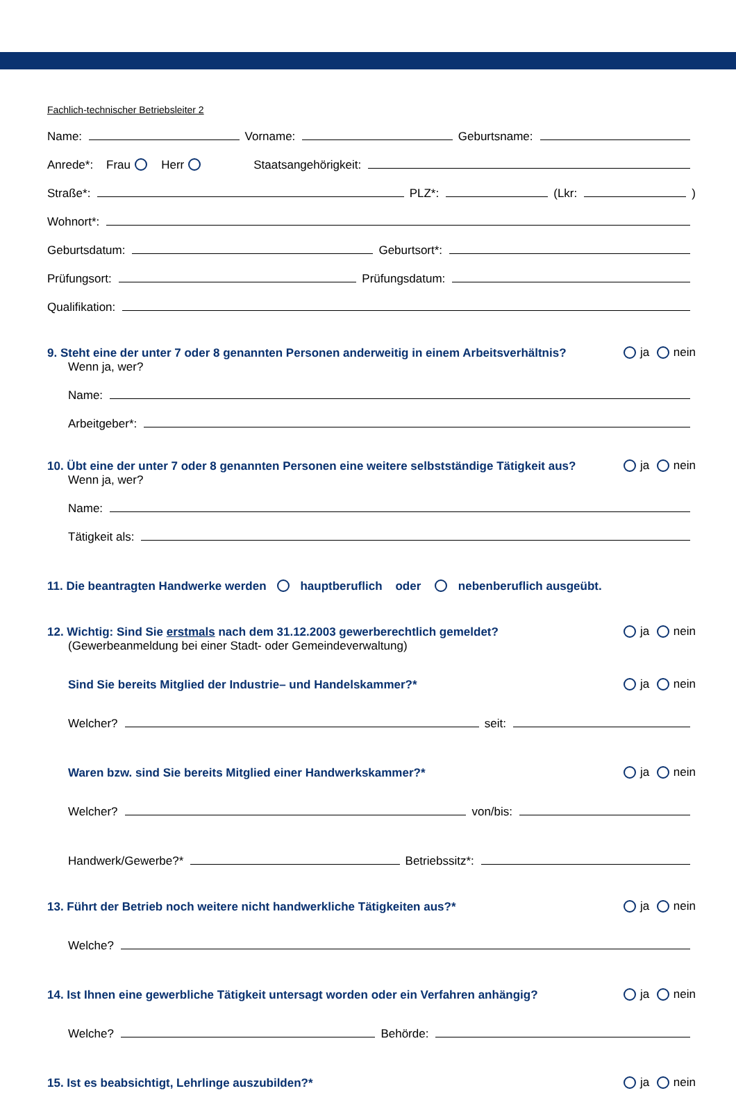Fachlich-technischer Betriebsleiter 2
Name: Vorname: Geburtsname:
Anrede*: Frau Herr Staatsangehörigkeit:
Straße*: PLZ*: (Lkr: )
Wohnort*:
Geburtsdatum: Geburtsort*:
Prüfungsort: Prüfungsdatum:
Qualifikation:
9. Steht eine der unter 7 oder 8 genannten Personen anderweitig in einem Arbeitsverhältnis? ja nein
Wenn ja, wer?
Name:
Arbeitgeber*:
10. Übt eine der unter 7 oder 8 genannten Personen eine weitere selbstständige Tätigkeit aus? ja nein
Wenn ja, wer?
Name:
Tätigkeit als:
11. Die beantragten Handwerke werden hauptberuflich oder nebenberuflich ausgeübt.
12. Wichtig: Sind Sie erstmals nach dem 31.12.2003 gewerberechtlich gemeldet? ja nein
(Gewerbeanmeldung bei einer Stadt- oder Gemeindeverwaltung)
Sind Sie bereits Mitglied der Industrie– und Handelskammer?* ja nein
Welcher? seit:
Waren bzw. sind Sie bereits Mitglied einer Handwerkskammer?* ja nein
Welcher? von/bis:
Handwerk/Gewerbe?* Betriebssitz*:
13. Führt der Betrieb noch weitere nicht handwerkliche Tätigkeiten aus?* ja nein
Welche?
14. Ist Ihnen eine gewerbliche Tätigkeit untersagt worden oder ein Verfahren anhängig? ja nein
Welche? Behörde:
15. Ist es beabsichtigt, Lehrlinge auszubilden?* ja nein